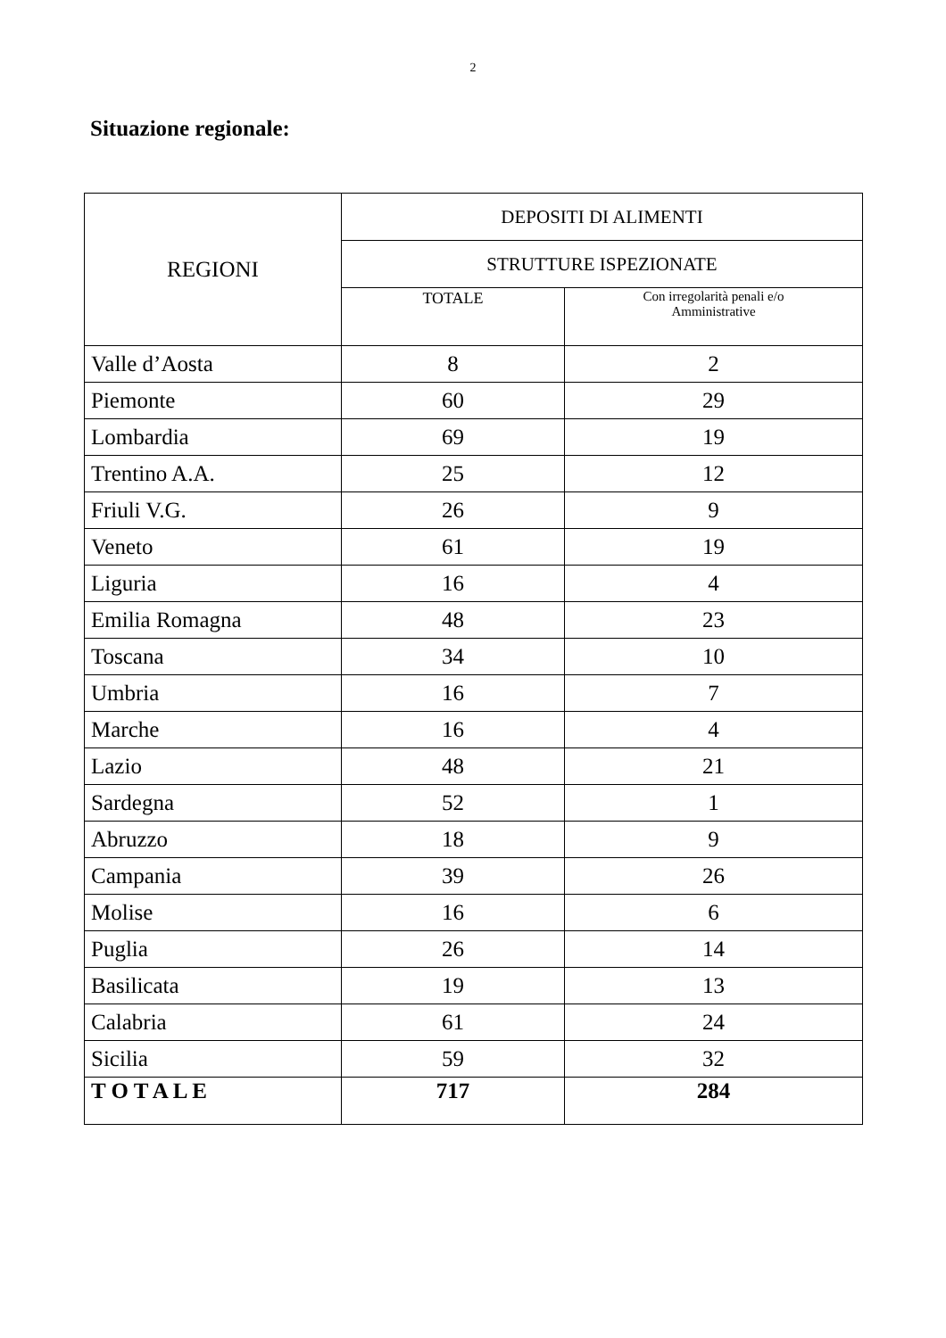2
Situazione regionale:
| REGIONI | DEPOSITI DI ALIMENTI | |
| --- | --- | --- |
| | STRUTTURE ISPEZIONATE | |
| | TOTALE | Con irregolarità penali e/o Amministrative |
| Valle d’Aosta | 8 | 2 |
| Piemonte | 60 | 29 |
| Lombardia | 69 | 19 |
| Trentino A.A. | 25 | 12 |
| Friuli V.G. | 26 | 9 |
| Veneto | 61 | 19 |
| Liguria | 16 | 4 |
| Emilia Romagna | 48 | 23 |
| Toscana | 34 | 10 |
| Umbria | 16 | 7 |
| Marche | 16 | 4 |
| Lazio | 48 | 21 |
| Sardegna | 52 | 1 |
| Abruzzo | 18 | 9 |
| Campania | 39 | 26 |
| Molise | 16 | 6 |
| Puglia | 26 | 14 |
| Basilicata | 19 | 13 |
| Calabria | 61 | 24 |
| Sicilia | 59 | 32 |
| T O T A L E | 717 | 284 |